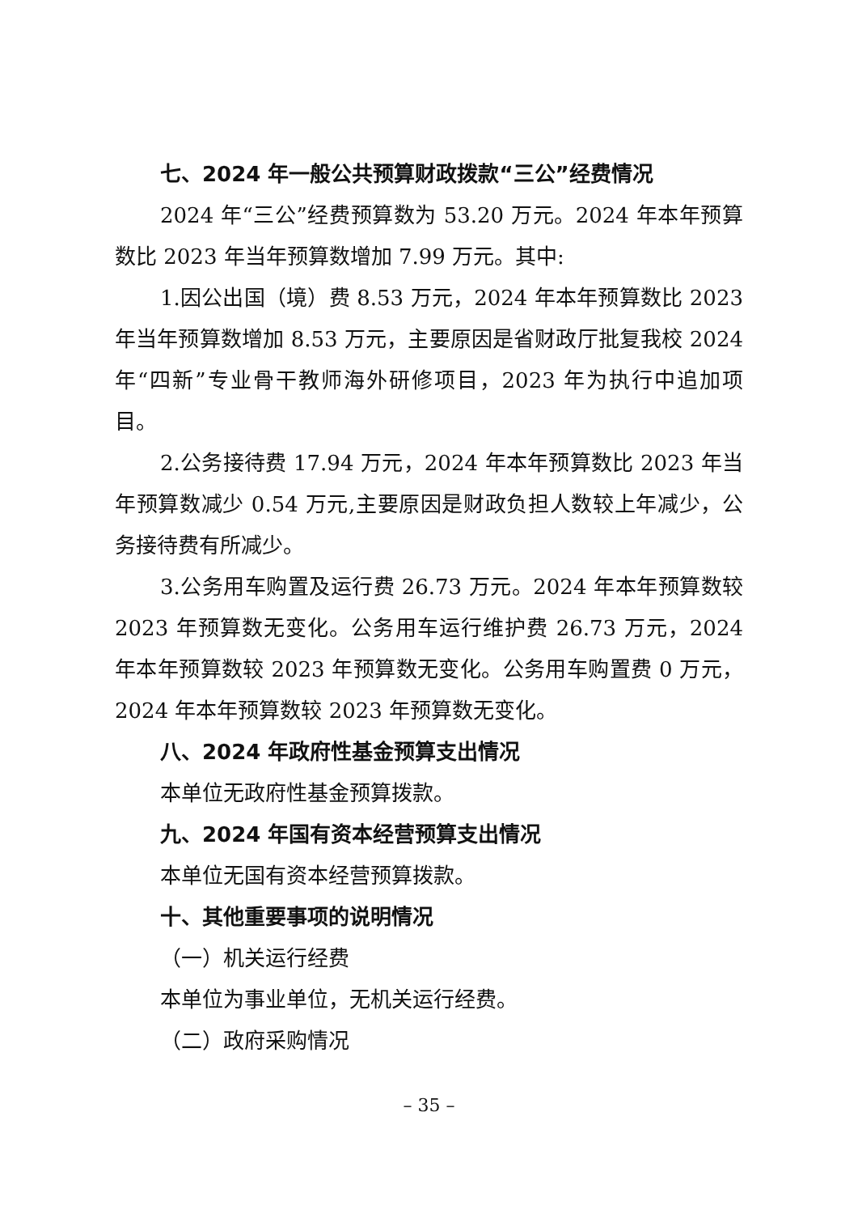七、2024 年一般公共预算财政拨款“三公”经费情况
2024 年“三公”经费预算数为 53.20 万元。2024 年本年预算数比 2023 年当年预算数增加 7.99 万元。其中:
1.因公出国（境）费 8.53 万元，2024 年本年预算数比 2023 年当年预算数增加 8.53 万元，主要原因是省财政厅批复我校 2024 年“四新”专业骨干教师海外研修项目，2023 年为执行中追加项目。
2.公务接待费 17.94 万元，2024 年本年预算数比 2023 年当年预算数减少 0.54 万元,主要原因是财政负担人数较上年减少，公务接待费有所减少。
3.公务用车购置及运行费 26.73 万元。2024 年本年预算数较 2023 年预算数无变化。公务用车运行维护费 26.73 万元，2024 年本年预算数较 2023 年预算数无变化。公务用车购置费 0 万元，2024 年本年预算数较 2023 年预算数无变化。
八、2024 年政府性基金预算支出情况
本单位无政府性基金预算拨款。
九、2024 年国有资本经营预算支出情况
本单位无国有资本经营预算拨款。
十、其他重要事项的说明情况
（一）机关运行经费
本单位为事业单位，无机关运行经费。
（二）政府采购情况
– 35 –